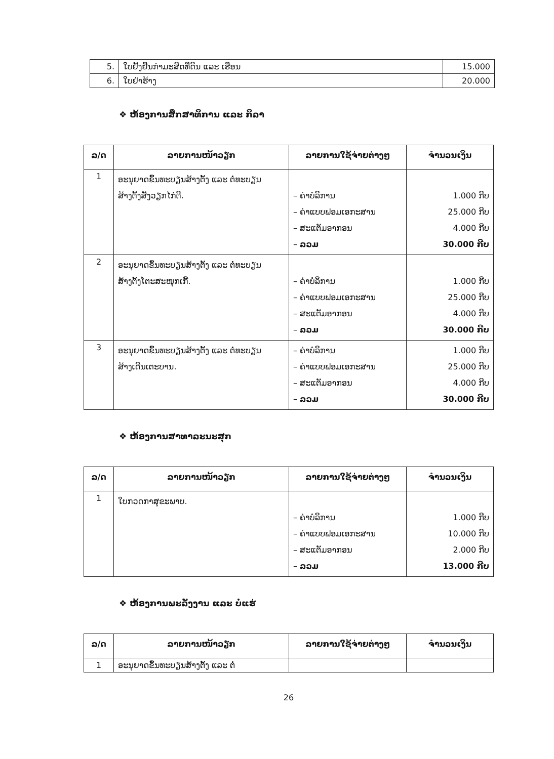| 5. | ໃບຢັ້ງຢືນກຳມະສິດທີ່ດິນ ແລະ ເຮືອນ | 15.000 |
| 6. | ໃບຢ່າຮ້າງ | 20.000 |
❖ ຫ້ອງການສຶກສາທິການ ແລະ ກິລາ
| ລ/ດ | ລາຍການໜ້າວຽກ | ລາຍການໃຊ້ຈ່າຍຕ່າງໆ | ຈຳນວນເງິນ |
| --- | --- | --- | --- |
| 1 | ອະນຸຍາດຂຶ້ນທະບຽນສ້າງຕັ້ງ ແລະ ຕໍ່ທະບຽນ ສ້າງຕັ້ງສັງວຽກໄກ່ຕີ. | – ຄ່າບໍລິການ – ຄ່າແບບຟອມເອກະສານ – ສະແຕັມອາກອນ – ລວມ | 1.000 ກີບ 25.000 ກີບ 4.000 ກີບ 30.000 ກີບ |
| 2 | ອະນຸຍາດຂຶ້ນທະບຽນສ້າງຕັ້ງ ແລະ ຕໍ່ທະບຽນ ສ້າງຕັ້ງໂຕະສະໜຸກເກີ້. | – ຄ່າບໍລິການ – ຄ່າແບບຟອມເອກະສານ – ສະແຕັມອາກອນ – ລວມ | 1.000 ກີບ 25.000 ກີບ 4.000 ກີບ 30.000 ກີບ |
| 3 | ອະນຸຍາດຂຶ້ນທະບຽນສ້າງຕັ້ງ ແລະ ຕໍ່ທະບຽນ ສ້າງເດີນເຕະບານ. | – ຄ່າບໍລິການ – ຄ່າແບບຟອມເອກະສານ – ສະແຕັມອາກອນ – ລວມ | 1.000 ກີບ 25.000 ກີບ 4.000 ກີບ 30.000 ກີບ |
❖ ຫ້ອງການສາທາລະນະສຸກ
| ລ/ດ | ລາຍການໜ້າວຽກ | ລາຍການໃຊ້ຈ່າຍຕ່າງໆ | ຈຳນວນເງິນ |
| --- | --- | --- | --- |
| 1 | ໃບກວດກາສຸຂະພາບ. | – ຄ່າບໍລິການ – ຄ່າແບບຟອມເອກະສານ – ສະແຕັມອາກອນ – ລວມ | 1.000 ກີບ 10.000 ກີບ 2.000 ກີບ 13.000 ກີບ |
❖ ຫ້ອງການພະລັງງານ ແລະ ບໍ່ແຮ່
| ລ/ດ | ລາຍການໜ້າວຽກ | ລາຍການໃຊ້ຈ່າຍຕ່າງໆ | ຈຳນວນເງິນ |
| --- | --- | --- | --- |
| 1 | ອະນຸຍາດຂຶ້ນທະບຽນສ້າງຕັ້ງ ແລະ ຕໍ່ | | |
26